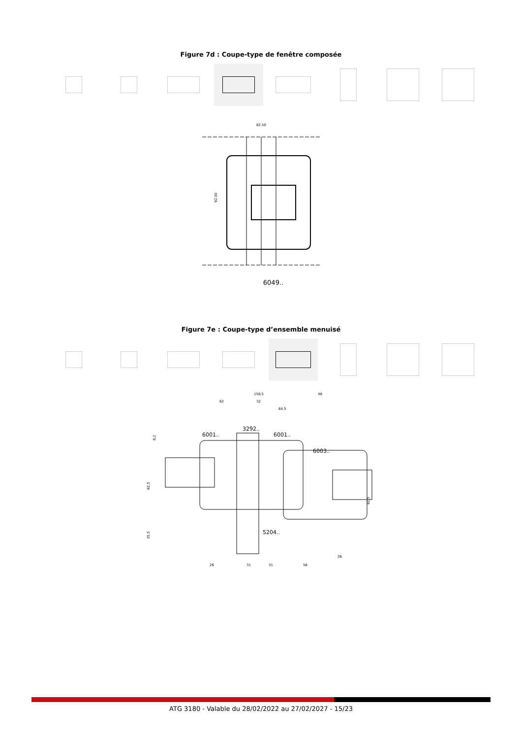Figure 7d : Coupe-type de fenêtre composée
82.50
92.00
6049..
Figure 7e : Coupe-type d’ensemble menuisé
158,5
48
62
32
64,5
3292..
6001..
6001..
6003..
5204..
82,5
82,5
35,5
8,2
26
31
31
56
26
ATG 3180 - Valable du 28/02/2022 au 27/02/2027 - 15/23